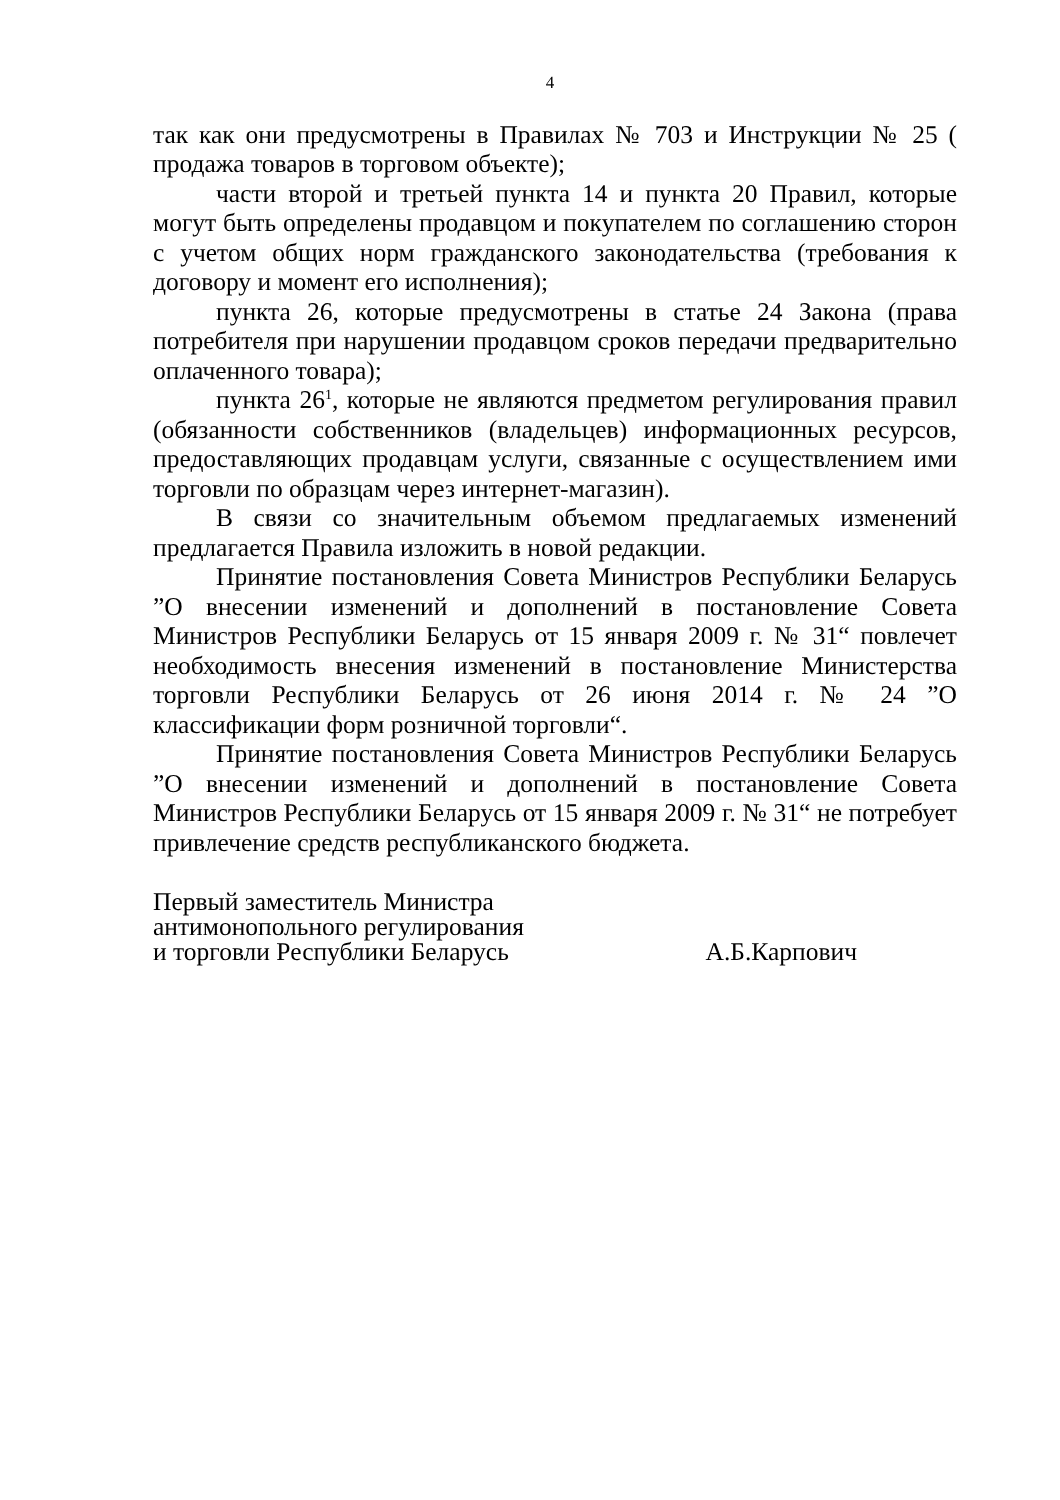4
так как они предусмотрены в Правилах № 703 и Инструкции № 25 ( продажа товаров в торговом объекте);
части второй и третьей пункта 14 и пункта 20 Правил, которые могут быть определены продавцом и покупателем по соглашению сторон с учетом общих норм гражданского законодательства (требования к договору и момент его исполнения);
пункта 26, которые предусмотрены в статье 24 Закона (права потребителя при нарушении продавцом сроков передачи предварительно оплаченного товара);
пункта 26<sup>1</sup>, которые не являются предметом регулирования правил (обязанности собственников (владельцев) информационных ресурсов, предоставляющих продавцам услуги, связанные с осуществлением ими торговли по образцам через интернет-магазин).
В связи со значительным объемом предлагаемых изменений предлагается Правила изложить в новой редакции.
Принятие постановления Совета Министров Республики Беларусь ”О внесении изменений и дополнений в постановление Совета Министров Республики Беларусь от 15 января 2009 г. № 31“ повлечет необходимость внесения изменений в постановление Министерства торговли Республики Беларусь от 26 июня 2014 г. № 24 ”О классификации форм розничной торговли“.
Принятие постановления Совета Министров Республики Беларусь ”О внесении изменений и дополнений в постановление Совета Министров Республики Беларусь от 15 января 2009 г. № 31“ не потребует привлечение средств республиканского бюджета.
Первый заместитель Министра
антимонопольного регулирования
и торговли Республики Беларусь
А.Б.Карпович